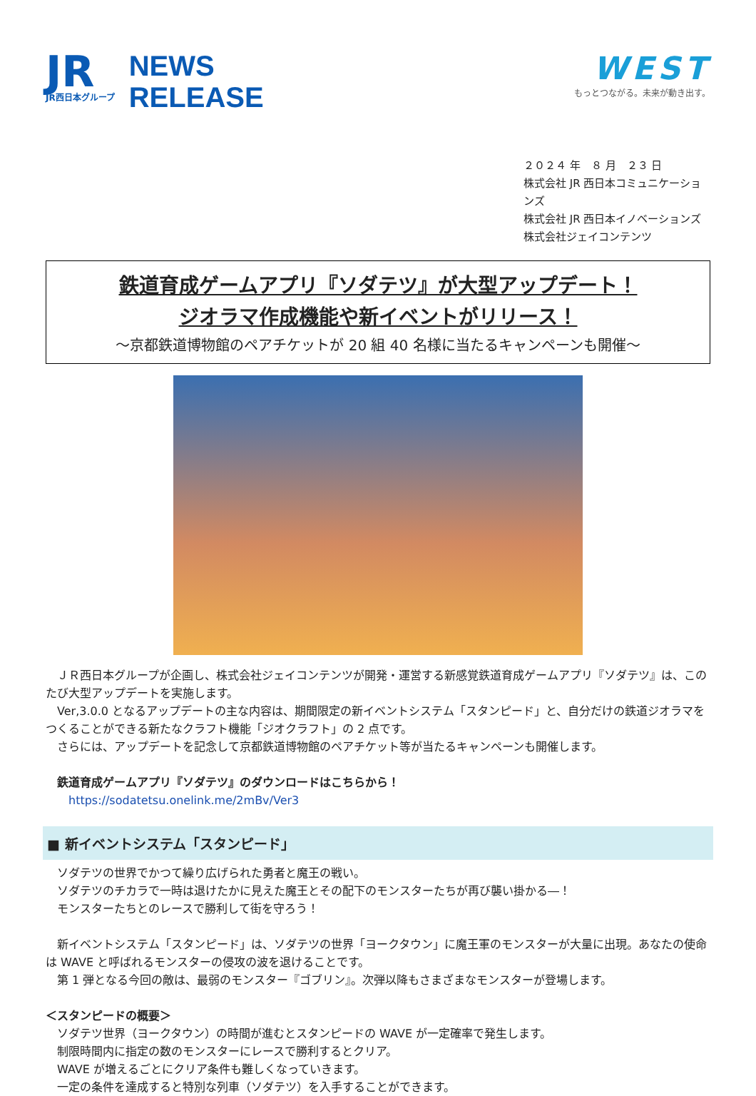JR
JR西日本グループ
NEWS
RELEASE
WEST
もっとつながる。未来が動き出す。
２０２４ 年　８ 月　２３ 日
株式会社 JR 西日本コミュニケーションズ
株式会社 JR 西日本イノベーションズ
株式会社ジェイコンテンツ
鉄道育成ゲームアプリ『ソダテツ』が大型アップデート！
ジオラマ作成機能や新イベントがリリース！
～京都鉄道博物館のペアチケットが 20 組 40 名様に当たるキャンペーンも開催～
　ＪＲ西日本グループが企画し、株式会社ジェイコンテンツが開発・運営する新感覚鉄道育成ゲームアプリ『ソダテツ』は、このたび大型アップデートを実施します。
　Ver,3.0.0 となるアップデートの主な内容は、期間限定の新イベントシステム「スタンピード」と、自分だけの鉄道ジオラマをつくることができる新たなクラフト機能「ジオクラフト」の 2 点です。
　さらには、アップデートを記念して京都鉄道博物館のペアチケット等が当たるキャンペーンも開催します。
　鉄道育成ゲームアプリ『ソダテツ』のダウンロードはこちらから！
　　https://sodatetsu.onelink.me/2mBv/Ver3
■ 新イベントシステム「スタンピード」
　ソダテツの世界でかつて繰り広げられた勇者と魔王の戦い。
　ソダテツのチカラで一時は退けたかに見えた魔王とその配下のモンスターたちが再び襲い掛かる―！
　モンスターたちとのレースで勝利して街を守ろう！
　新イベントシステム「スタンピード」は、ソダテツの世界「ヨークタウン」に魔王軍のモンスターが大量に出現。あなたの使命は WAVE と呼ばれるモンスターの侵攻の波を退けることです。
　第 1 弾となる今回の敵は、最弱のモンスター『ゴブリン』。次弾以降もさまざまなモンスターが登場します。
＜スタンピードの概要＞
　ソダテツ世界（ヨークタウン）の時間が進むとスタンピードの WAVE が一定確率で発生します。
　制限時間内に指定の数のモンスターにレースで勝利するとクリア。
　WAVE が増えるごとにクリア条件も難しくなっていきます。
　一定の条件を達成すると特別な列車（ソダテツ）を入手することができます。